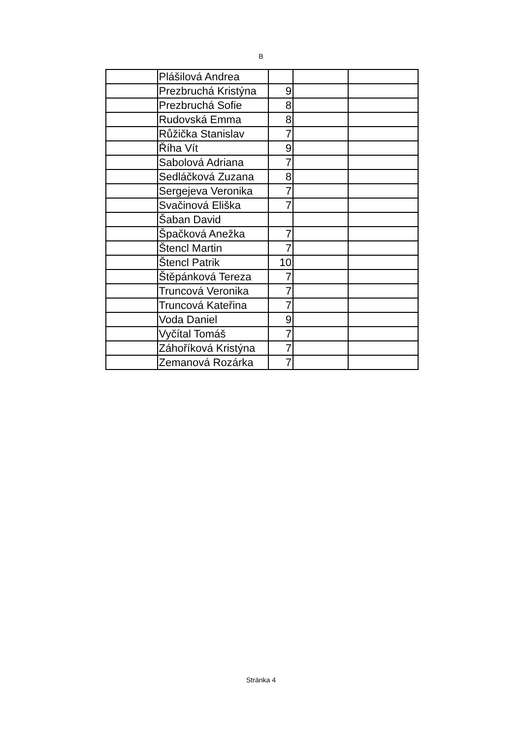B
| | Plášilová Andrea | | | |
| | Prezbruchá Kristýna | 9 | | |
| | Prezbruchá Sofie | 8 | | |
| | Rudovská Emma | 8 | | |
| | Růžička Stanislav | 7 | | |
| | Říha Vít | 9 | | |
| | Sabolová Adriana | 7 | | |
| | Sedláčková Zuzana | 8 | | |
| | Sergejeva Veronika | 7 | | |
| | Svačinová Eliška | 7 | | |
| | Šaban David | | | |
| | Špačková Anežka | 7 | | |
| | Štencl Martin | 7 | | |
| | Štencl Patrik | 10 | | |
| | Štěpánková Tereza | 7 | | |
| | Truncová Veronika | 7 | | |
| | Truncová Kateřina | 7 | | |
| | Voda Daniel | 9 | | |
| | Vyčítal Tomáš | 7 | | |
| | Záhoříková Kristýna | 7 | | |
| | Zemanová Rozárka | 7 | | |
Stránka 4